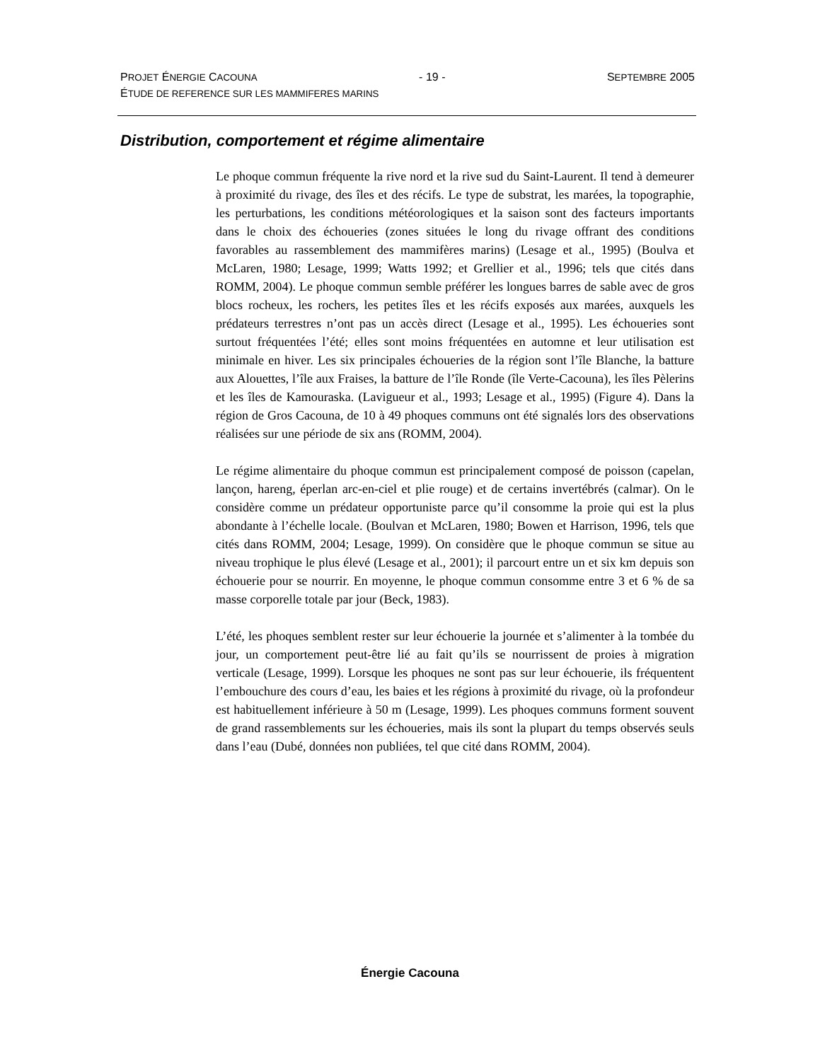PROJET ÉNERGIE CACOUNA - 19 - SEPTEMBRE 2005
ÉTUDE DE REFERENCE SUR LES MAMMIFERES MARINS
Distribution, comportement et régime alimentaire
Le phoque commun fréquente la rive nord et la rive sud du Saint-Laurent. Il tend à demeurer à proximité du rivage, des îles et des récifs. Le type de substrat, les marées, la topographie, les perturbations, les conditions météorologiques et la saison sont des facteurs importants dans le choix des échoueries (zones situées le long du rivage offrant des conditions favorables au rassemblement des mammifères marins) (Lesage et al., 1995) (Boulva et McLaren, 1980; Lesage, 1999; Watts 1992; et Grellier et al., 1996; tels que cités dans ROMM, 2004). Le phoque commun semble préférer les longues barres de sable avec de gros blocs rocheux, les rochers, les petites îles et les récifs exposés aux marées, auxquels les prédateurs terrestres n’ont pas un accès direct (Lesage et al., 1995). Les échoueries sont surtout fréquentées l’été; elles sont moins fréquentées en automne et leur utilisation est minimale en hiver. Les six principales échoueries de la région sont l’île Blanche, la batture aux Alouettes, l’île aux Fraises, la batture de l’île Ronde (île Verte-Cacouna), les îles Pèlerins et les îles de Kamouraska. (Lavigueur et al., 1993; Lesage et al., 1995) (Figure 4). Dans la région de Gros Cacouna, de 10 à 49 phoques communs ont été signalés lors des observations réalisées sur une période de six ans (ROMM, 2004).
Le régime alimentaire du phoque commun est principalement composé de poisson (capelan, lançon, hareng, éperlan arc-en-ciel et plie rouge) et de certains invertébrés (calmar). On le considère comme un prédateur opportuniste parce qu’il consomme la proie qui est la plus abondante à l’échelle locale. (Boulvan et McLaren, 1980; Bowen et Harrison, 1996, tels que cités dans ROMM, 2004; Lesage, 1999). On considère que le phoque commun se situe au niveau trophique le plus élevé (Lesage et al., 2001); il parcourt entre un et six km depuis son échouerie pour se nourrir. En moyenne, le phoque commun consomme entre 3 et 6 % de sa masse corporelle totale par jour (Beck, 1983).
L’été, les phoques semblent rester sur leur échouerie la journée et s’alimenter à la tombée du jour, un comportement peut-être lié au fait qu’ils se nourrissent de proies à migration verticale (Lesage, 1999). Lorsque les phoques ne sont pas sur leur échouerie, ils fréquentent l’embouchure des cours d’eau, les baies et les régions à proximité du rivage, où la profondeur est habituellement inférieure à 50 m (Lesage, 1999). Les phoques communs forment souvent de grand rassemblements sur les échoueries, mais ils sont la plupart du temps observés seuls dans l’eau (Dubé, données non publiées, tel que cité dans ROMM, 2004).
Énergie Cacouna